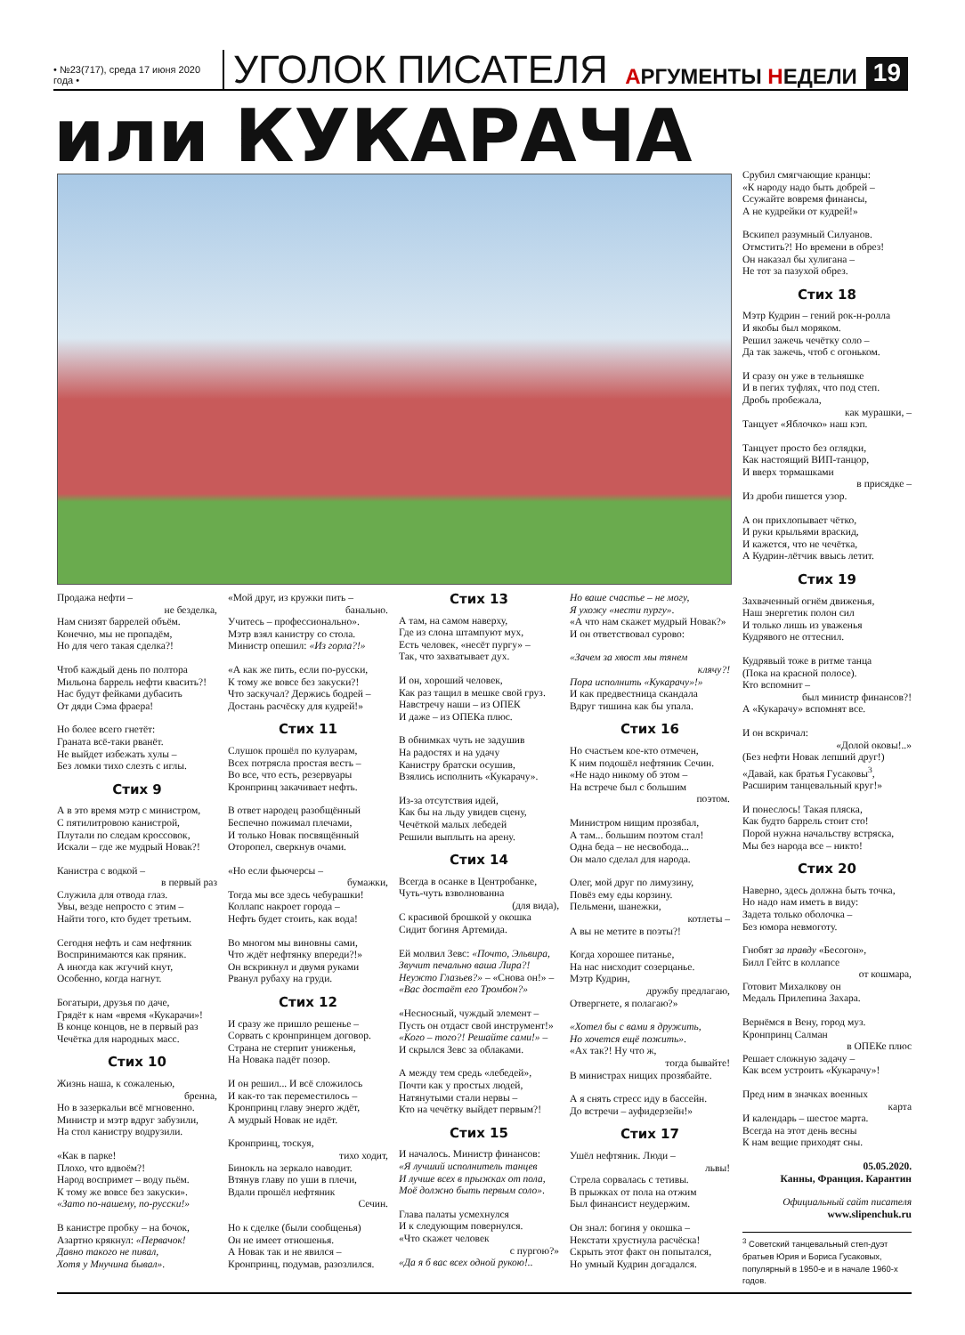• №23(717), среда 17 июня 2020 года •
УГОЛОК ПИСАТЕЛЯ
АРГУМЕНТЫ НЕДЕЛИ
19
или КУКАРАЧА
Срубил смягчающие кранцы:
«К народу надо быть добрей –
Ссужайте вовремя финансы,
А не кудрейки от кудрей!»
Вскипел разумный Силуанов.
Отмстить?! Но времени в обрез!
Он наказал бы хулигана –
Не тот за пазухой обрез.
Стих 18
Мэтр Кудрин – гений рок-н-ролла
И якобы был моряком.
Решил зажечь чечётку соло –
Да так зажечь, чтоб с огоньком.
И сразу он уже в тельняшке
И в пегих туфлях, что под степ.
Дробь пробежала,
как мурашки, –
Танцует «Яблочко» наш кэп.
Танцует просто без оглядки,
Как настоящий ВИП-танцор,
И вверх тормашками
в присядке –
Из дроби пишется узор.
А он прихлопывает чётко,
И руки крыльями враскид,
И кажется, что не чечётка,
А Кудрин-лётчик ввысь летит.
Стих 19
Захваченный огнём движенья,
Наш энергетик полон сил
И только лишь из уваженья
Кудрявого не оттеснил.
Кудрявый тоже в ритме танца
(Пока на красной полосе).
Кто вспомнит –
был министр финансов?!
А «Кукарачу» вспомнят все.
И он вскричал:
«Долой оковы!..»
(Без нефти Новак лепший друг!)
«Давай, как братья Гусаковы<sup>3</sup>,
Расширим танцевальный круг!»
И понеслось! Такая пляска,
Как будто баррель стоит сто!
Порой нужна начальству встряска,
Мы без народа все – никто!
Стих 20
Наверно, здесь должна быть точка,
Но надо нам иметь в виду:
Задета только оболочка –
Без юмора невмоготу.
Гнобят за правду «Бесогон»,
Билл Гейтс в коллапсе
от кошмара,
Готовит Михалкову он
Медаль Прилепина Захара.
Вернёмся в Вену, город муз.
Кронпринц Салман
в ОПЕКе плюс
Решает сложную задачу –
Как всем устроить «Кукарачу»!
Пред ним в значках военных
карта
И календарь – шестое марта.
Всегда на этот день весны
К нам вещие приходят сны.
05.05.2020.
Канны, Франция. Карантин
Официальный сайт писателя
www.slipenchuk.ru
<sup>3</sup> Советский танцевальный степ-дуэт братьев Юрия и Бориса Гусаковых, популярный в 1950-е и в начале 1960-х годов.
Продажа нефти –
не безделка,
Нам снизят баррелей объём.
Конечно, мы не пропадём,
Но для чего такая сделка?!
Чтоб каждый день по полтора
Мильона баррель нефти квасить?!
Нас будут фейками дубасить
От дяди Сэма фраера!
Но более всего гнетёт:
Граната всё-таки рванёт.
Не выйдет избежать хулы –
Без ломки тихо слезть с иглы.
Стих 9
А в это время мэтр с министром,
С пятилитровою канистрой,
Плутали по следам кроссовок,
Искали – где же мудрый Новак?!
Канистра с водкой –
в первый раз
Служила для отвода глаз.
Увы, везде непросто с этим –
Найти того, кто будет третьим.
Сегодня нефть и сам нефтяник
Воспринимаются как пряник.
А иногда как жгучий кнут,
Особенно, когда нагнут.
Богатыри, друзья по даче,
Грядёт к нам «время «Кукарачи»!
В конце концов, не в первый раз
Чечётка для народных масс.
Стих 10
Жизнь наша, к сожаленью,
бренна,
Но в зазеркальи всё мгновенно.
Министр и мэтр вдруг забузили,
На стол канистру водрузили.
«Как в парке!
Плохо, что вдвоём?!
Народ воспримет – воду пьём.
К тому же вовсе без закуски».
«Зато по-нашему, по-русски!»
В канистре пробку – на бочок,
Азартно крякнул: «Первачок!
Давно такого не пивал,
Хотя у Мнучина бывал».
«Мой друг, из кружки пить –
банально.
Учитесь – профессионально».
Мэтр взял канистру со стола.
Министр опешил: «Из горла?!»
«А как же пить, если по-русски,
К тому же вовсе без закуски?!
Что заскучал? Держись бодрей –
Достань расчёску для кудрей!»
Стих 11
Слушок прошёл по кулуарам,
Всех потрясла простая весть –
Во все, что есть, резервуары
Кронпринц закачивает нефть.
В ответ народец разобщённый
Беспечно пожимал плечами,
И только Новак посвящённый
Оторопел, сверкнув очами.
«Но если фьючерсы –
бумажки,
Тогда мы все здесь чебурашки!
Коллапс накроет города –
Нефть будет стоить, как вода!
Во многом мы виновны сами,
Что ждёт нефтянку впереди?!»
Он вскрикнул и двумя руками
Рванул рубаху на груди.
Стих 12
И сразу же пришло решенье –
Сорвать с кронпринцем договор.
Страна не стерпит униженья,
На Новака падёт позор.
И он решил... И всё сложилось
И как-то так переместилось –
Кронпринц главу энерго ждёт,
А мудрый Новак не идёт.
Кронпринц, тоскуя,
тихо ходит,
Бинокль на зеркало наводит.
Втянув главу по уши в плечи,
Вдали прошёл нефтяник
Сечин.
Но к сделке (были сообщенья)
Он не имеет отношенья.
А Новак так и не явился –
Кронпринц, подумав, разозлился.
Стих 13
А там, на самом наверху,
Где из слона штампуют мух,
Есть человек, «несёт пургу» –
Так, что захватывает дух.
И он, хороший человек,
Как раз тащил в мешке свой груз.
Навстречу наши – из ОПЕК
И даже – из ОПЕКа плюс.
В обнимках чуть не задушив
На радостях и на удачу
Канистру братски осушив,
Взялись исполнить «Кукарачу».
Из-за отсутствия идей,
Как бы на льду увидев сцену,
Чечёткой малых лебедей
Решили выплыть на арену.
Стих 14
Всегда в осанке в Центробанке,
Чуть-чуть взволнованна
(для вида),
С красивой брошкой у окошка
Сидит богиня Артемида.
Ей молвил Зевс: «Почто, Эльвира,
Звучит печально ваша Лира?!
Неужто Глазьев?» – «Снова он!» –
«Вас достаёт его Тромбон?»
«Несносный, чуждый элемент –
Пусть он отдаст свой инструмент!»
«Кого – того?! Решайте сами!» –
И скрылся Зевс за облаками.
А между тем средь «лебедей»,
Почти как у простых людей,
Натянутыми стали нервы –
Кто на чечётку выйдет первым?!
Стих 15
И началось. Министр финансов:
«Я лучший исполнитель танцев
И лучше всех в прыжках от пола,
Моё должно быть первым соло».
Глава палаты усмехнулся
И к следующим повернулся.
«Что скажет человек
с пургою?»
«Да я б вас всех одной рукою!..
Но ваше счастье – не могу,
Я ухожу «нести пургу».
«А что нам скажет мудрый Новак?»
И он ответствовал сурово:
«Зачем за хвост мы тянем
клячу?!
Пора исполнить «Кукарачу»!»
И как предвестница скандала
Вдруг тишина как бы упала.
Стих 16
Но счастьем кое-кто отмечен,
К ним подошёл нефтяник Сечин.
«Не надо никому об этом –
На встрече был с большим
поэтом.
Министром нищим прозябал,
А там... большим поэтом стал!
Одна беда – не несвобода...
Он мало сделал для народа.
Олег, мой друг по лимузину,
Повёз ему еды корзину.
Пельмени, шанежки,
котлеты –
А вы не метите в поэты?!
Когда хорошее питанье,
На нас нисходит созерцанье.
Мэтр Кудрин,
дружбу предлагаю,
Отвергнете, я полагаю?»
«Хотел бы с вами я дружить,
Но хочется ещё пожить».
«Ах так?! Ну что ж,
тогда бывайте!
В министрах нищих прозябайте.
А я снять стресс иду в бассейн.
До встречи – ауфидерзейн!»
Стих 17
Ушёл нефтяник. Люди –
львы!
Стрела сорвалась с тетивы.
В прыжках от пола на отжим
Был финансист неудержим.
Он знал: богиня у окошка –
Некстати хрустнула расчёска!
Скрыть этот факт он попытался,
Но умный Кудрин догадался.